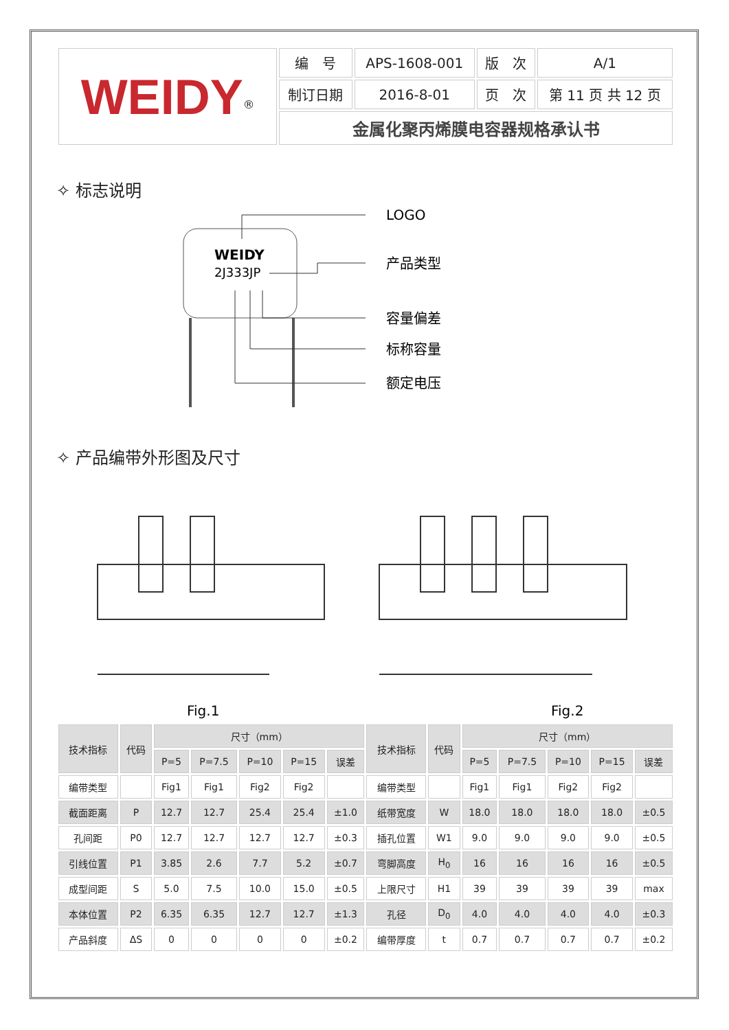| WEIDY<sup>®</sup> | 编 号 | APS-1608-001 | 版 次 | A/1 |
| | 制订日期 | 2016-8-01 | 页 次 | 第 11 页 共 12 页 |
| | 金属化聚丙烯膜电容器规格承认书 | | | |
✧ 标志说明
WEIDY
2J333JP
LOGO
产品类型
容量偏差
标称容量
额定电压
✧ 产品编带外形图及尺寸
Fig.1
Fig.2
| 技术指标 | 代码 | 尺寸（mm） | | | | | 技术指标 | 代码 | 尺寸（mm） | | | | |
| | | P=5 | P=7.5 | P=10 | P=15 | 误差 | | | P=5 | P=7.5 | P=10 | P=15 | 误差 |
| 编带类型 | | Fig1 | Fig1 | Fig2 | Fig2 | | 编带类型 | | Fig1 | Fig1 | Fig2 | Fig2 | |
| 截面距离 | P | 12.7 | 12.7 | 25.4 | 25.4 | ±1.0 | 纸带宽度 | W | 18.0 | 18.0 | 18.0 | 18.0 | ±0.5 |
| 孔间距 | P0 | 12.7 | 12.7 | 12.7 | 12.7 | ±0.3 | 插孔位置 | W1 | 9.0 | 9.0 | 9.0 | 9.0 | ±0.5 |
| 引线位置 | P1 | 3.85 | 2.6 | 7.7 | 5.2 | ±0.7 | 弯脚高度 | H<sub>0</sub> | 16 | 16 | 16 | 16 | ±0.5 |
| 成型间距 | S | 5.0 | 7.5 | 10.0 | 15.0 | ±0.5 | 上限尺寸 | H1 | 39 | 39 | 39 | 39 | max |
| 本体位置 | P2 | 6.35 | 6.35 | 12.7 | 12.7 | ±1.3 | 孔径 | D<sub>0</sub> | 4.0 | 4.0 | 4.0 | 4.0 | ±0.3 |
| 产品斜度 | ΔS | 0 | 0 | 0 | 0 | ±0.2 | 编带厚度 | t | 0.7 | 0.7 | 0.7 | 0.7 | ±0.2 |